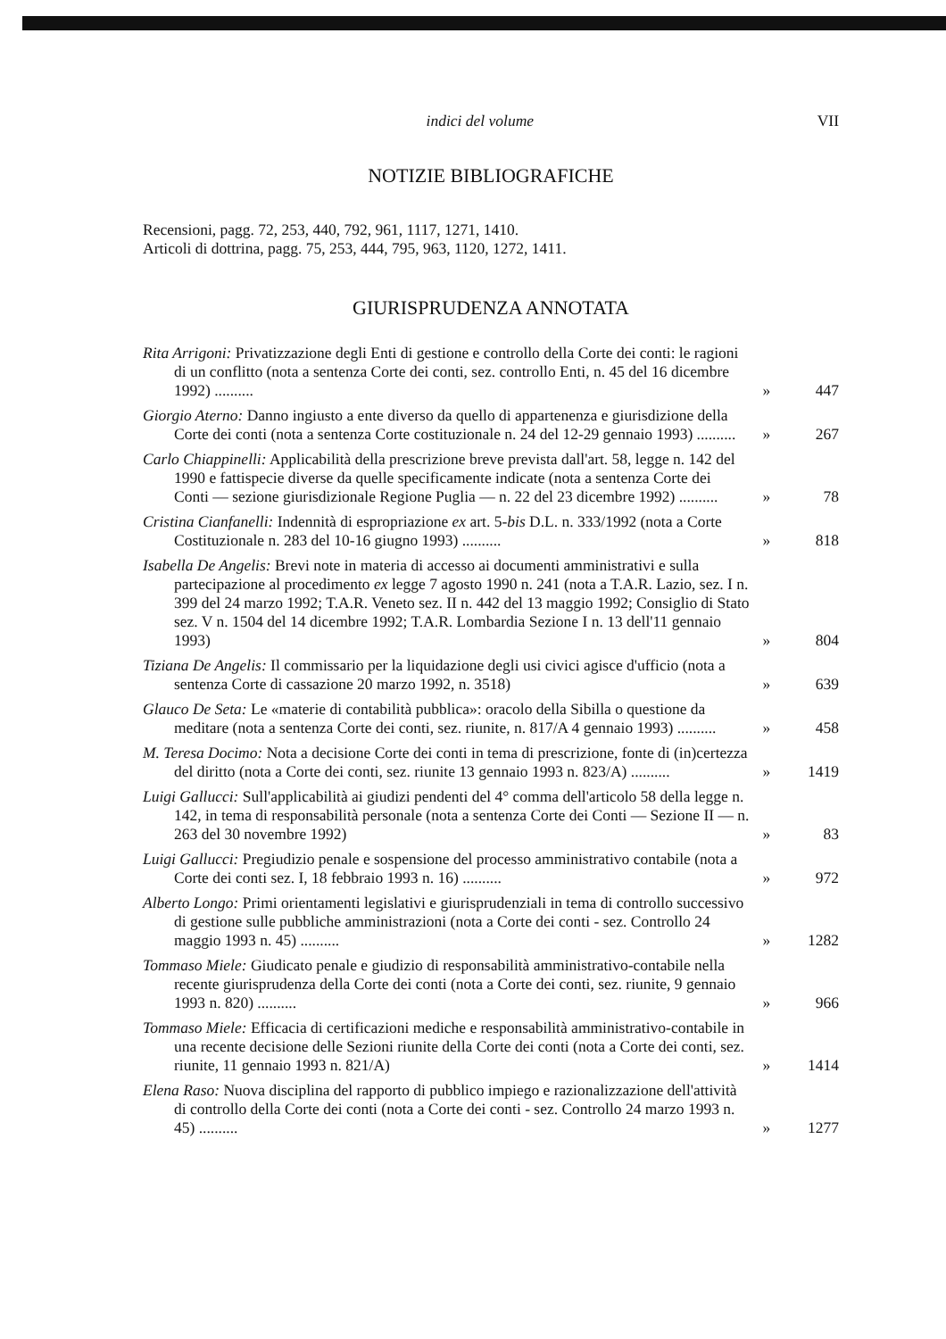indici del volume VII
NOTIZIE BIBLIOGRAFICHE
Recensioni, pagg. 72, 253, 440, 792, 961, 1117, 1271, 1410.
Articoli di dottrina, pagg. 75, 253, 444, 795, 963, 1120, 1272, 1411.
GIURISPRUDENZA ANNOTATA
Rita Arrigoni: Privatizzazione degli Enti di gestione e controllo della Corte dei conti: le ragioni di un conflitto (nota a sentenza Corte dei conti, sez. controllo Enti, n. 45 del 16 dicembre 1992) ..........
» 447
Giorgio Aterno: Danno ingiusto a ente diverso da quello di appartenenza e giurisdizione della Corte dei conti (nota a sentenza Corte costituzionale n. 24 del 12-29 gennaio 1993) ..........
» 267
Carlo Chiappinelli: Applicabilità della prescrizione breve prevista dall'art. 58, legge n. 142 del 1990 e fattispecie diverse da quelle specificamente indicate (nota a sentenza Corte dei Conti — sezione giurisdizionale Regione Puglia — n. 22 del 23 dicembre 1992) ..........
» 78
Cristina Cianfanelli: Indennità di espropriazione ex art. 5-bis D.L. n. 333/1992 (nota a Corte Costituzionale n. 283 del 10-16 giugno 1993) ..........
» 818
Isabella De Angelis: Brevi note in materia di accesso ai documenti amministrativi e sulla partecipazione al procedimento ex legge 7 agosto 1990 n. 241 (nota a T.A.R. Lazio, sez. I n. 399 del 24 marzo 1992; T.A.R. Veneto sez. II n. 442 del 13 maggio 1992; Consiglio di Stato sez. V n. 1504 del 14 dicembre 1992; T.A.R. Lombardia Sezione I n. 13 dell'11 gennaio 1993)
» 804
Tiziana De Angelis: Il commissario per la liquidazione degli usi civici agisce d'ufficio (nota a sentenza Corte di cassazione 20 marzo 1992, n. 3518)
» 639
Glauco De Seta: Le «materie di contabilità pubblica»: oracolo della Sibilla o questione da meditare (nota a sentenza Corte dei conti, sez. riunite, n. 817/A 4 gennaio 1993) ..........
» 458
M. Teresa Docimo: Nota a decisione Corte dei conti in tema di prescrizione, fonte di (in)certezza del diritto (nota a Corte dei conti, sez. riunite 13 gennaio 1993 n. 823/A) ..........
» 1419
Luigi Gallucci: Sull'applicabilità ai giudizi pendenti del 4° comma dell'articolo 58 della legge n. 142, in tema di responsabilità personale (nota a sentenza Corte dei Conti — Sezione II — n. 263 del 30 novembre 1992)
» 83
Luigi Gallucci: Pregiudizio penale e sospensione del processo amministrativo contabile (nota a Corte dei conti sez. I, 18 febbraio 1993 n. 16) ..........
» 972
Alberto Longo: Primi orientamenti legislativi e giurisprudenziali in tema di controllo successivo di gestione sulle pubbliche amministrazioni (nota a Corte dei conti - sez. Controllo 24 maggio 1993 n. 45) ..........
» 1282
Tommaso Miele: Giudicato penale e giudizio di responsabilità amministrativo-contabile nella recente giurisprudenza della Corte dei conti (nota a Corte dei conti, sez. riunite, 9 gennaio 1993 n. 820) ..........
» 966
Tommaso Miele: Efficacia di certificazioni mediche e responsabilità amministrativo-contabile in una recente decisione delle Sezioni riunite della Corte dei conti (nota a Corte dei conti, sez. riunite, 11 gennaio 1993 n. 821/A)
» 1414
Elena Raso: Nuova disciplina del rapporto di pubblico impiego e razionalizzazione dell'attività di controllo della Corte dei conti (nota a Corte dei conti - sez. Controllo 24 marzo 1993 n. 45) ..........
» 1277